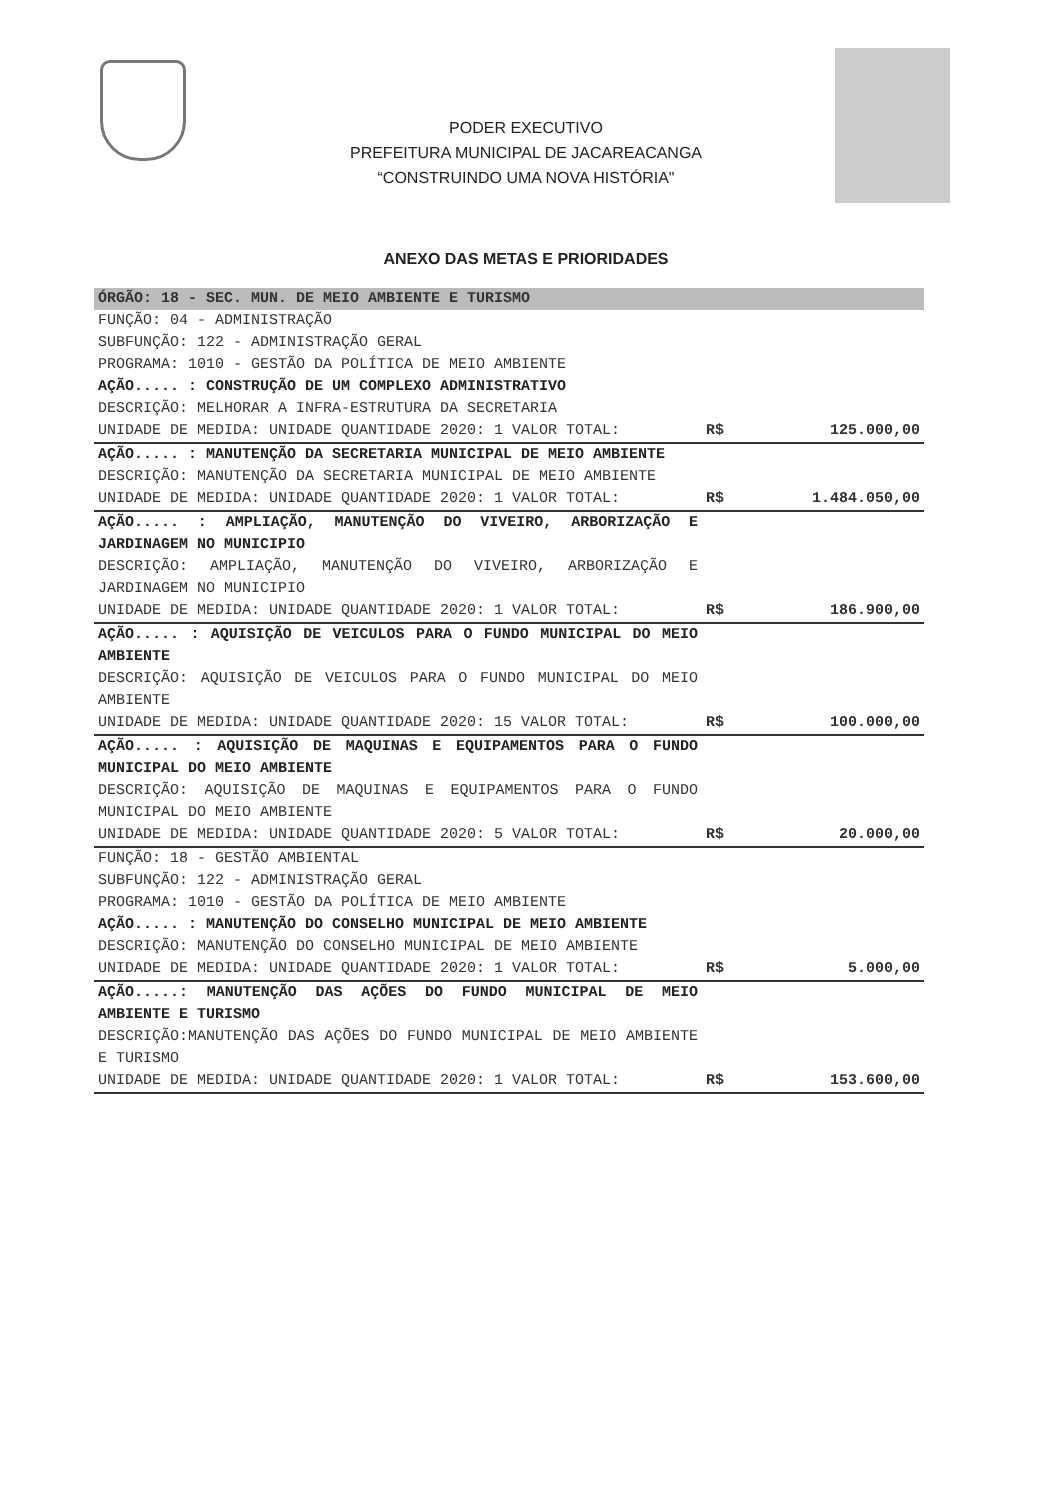PODER EXECUTIVO
PREFEITURA MUNICIPAL DE JACAREACANGA
“CONSTRUINDO UMA NOVA HISTÓRIA"
ANEXO DAS METAS E PRIORIDADES
ÓRGÃO: 18 - SEC. MUN. DE MEIO AMBIENTE E TURISMO
| FUNÇÃO: 04 - ADMINISTRAÇÃO SUBFUNÇÃO: 122 - ADMINISTRAÇÃO GERAL PROGRAMA: 1010 - GESTÃO DA POLÍTICA DE MEIO AMBIENTE | | |
| AÇÃO..... : CONSTRUÇÃO DE UM COMPLEXO ADMINISTRATIVO DESCRIÇÃO: MELHORAR A INFRA-ESTRUTURA DA SECRETARIA UNIDADE DE MEDIDA: UNIDADE QUANTIDADE 2020: 1 VALOR TOTAL: | R$ | 125.000,00 |
| AÇÃO..... : MANUTENÇÃO DA SECRETARIA MUNICIPAL DE MEIO AMBIENTE DESCRIÇÃO: MANUTENÇÃO DA SECRETARIA MUNICIPAL DE MEIO AMBIENTE UNIDADE DE MEDIDA: UNIDADE QUANTIDADE 2020: 1 VALOR TOTAL: | R$ | 1.484.050,00 |
| AÇÃO..... : AMPLIAÇÃO, MANUTENÇÃO DO VIVEIRO, ARBORIZAÇÃO E JARDINAGEM NO MUNICIPIO DESCRIÇÃO: AMPLIAÇÃO, MANUTENÇÃO DO VIVEIRO, ARBORIZAÇÃO E JARDINAGEM NO MUNICIPIO UNIDADE DE MEDIDA: UNIDADE QUANTIDADE 2020: 1 VALOR TOTAL: | R$ | 186.900,00 |
| AÇÃO..... : AQUISIÇÃO DE VEICULOS PARA O FUNDO MUNICIPAL DO MEIO AMBIENTE DESCRIÇÃO: AQUISIÇÃO DE VEICULOS PARA O FUNDO MUNICIPAL DO MEIO AMBIENTE UNIDADE DE MEDIDA: UNIDADE QUANTIDADE 2020: 15 VALOR TOTAL: | R$ | 100.000,00 |
| AÇÃO..... : AQUISIÇÃO DE MAQUINAS E EQUIPAMENTOS PARA O FUNDO MUNICIPAL DO MEIO AMBIENTE DESCRIÇÃO: AQUISIÇÃO DE MAQUINAS E EQUIPAMENTOS PARA O FUNDO MUNICIPAL DO MEIO AMBIENTE UNIDADE DE MEDIDA: UNIDADE QUANTIDADE 2020: 5 VALOR TOTAL: | R$ | 20.000,00 |
| FUNÇÃO: 18 - GESTÃO AMBIENTAL SUBFUNÇÃO: 122 - ADMINISTRAÇÃO GERAL PROGRAMA: 1010 - GESTÃO DA POLÍTICA DE MEIO AMBIENTE | | |
| AÇÃO..... : MANUTENÇÃO DO CONSELHO MUNICIPAL DE MEIO AMBIENTE DESCRIÇÃO: MANUTENÇÃO DO CONSELHO MUNICIPAL DE MEIO AMBIENTE UNIDADE DE MEDIDA: UNIDADE QUANTIDADE 2020: 1 VALOR TOTAL: | R$ | 5.000,00 |
| AÇÃO.....: MANUTENÇÃO DAS AÇÕES DO FUNDO MUNICIPAL DE MEIO AMBIENTE E TURISMO DESCRIÇÃO:MANUTENÇÃO DAS AÇÕES DO FUNDO MUNICIPAL DE MEIO AMBIENTE E TURISMO UNIDADE DE MEDIDA: UNIDADE QUANTIDADE 2020: 1 VALOR TOTAL: | R$ | 153.600,00 |